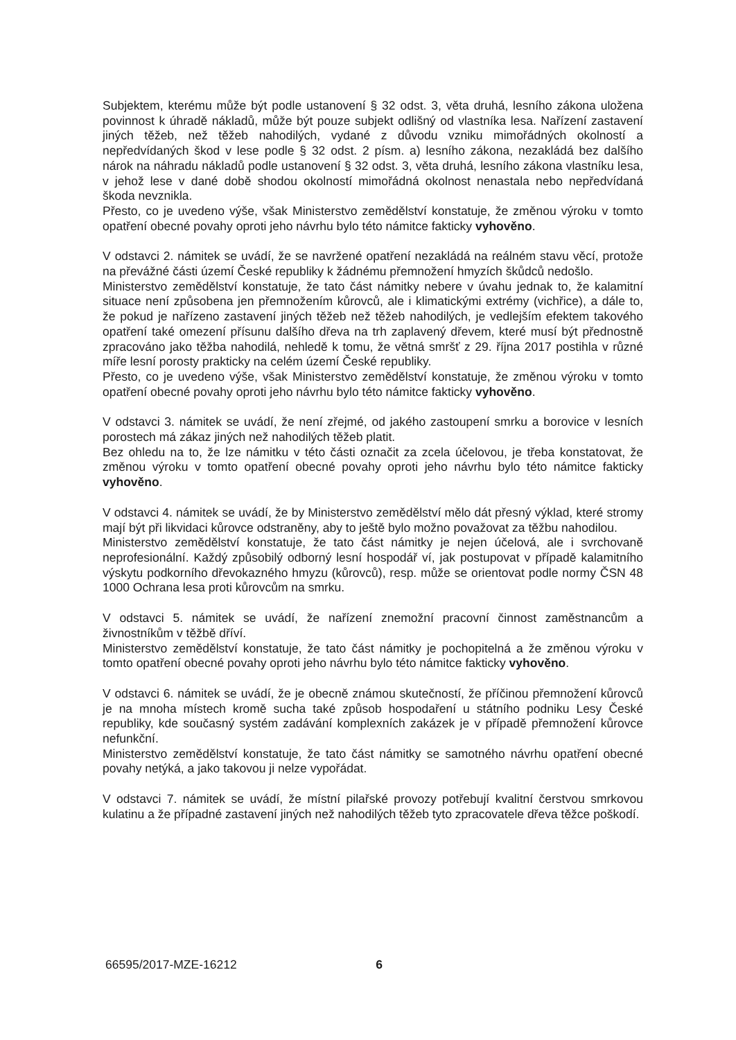Subjektem, kterému může být podle ustanovení § 32 odst. 3, věta druhá, lesního zákona uložena povinnost k úhradě nákladů, může být pouze subjekt odlišný od vlastníka lesa. Nařízení zastavení jiných těžeb, než těžeb nahodilých, vydané z důvodu vzniku mimořádných okolností a nepředvídaných škod v lese podle § 32 odst. 2 písm. a) lesního zákona, nezakládá bez dalšího nárok na náhradu nákladů podle ustanovení § 32 odst. 3, věta druhá, lesního zákona vlastníku lesa, v jehož lese v dané době shodou okolností mimořádná okolnost nenastala nebo nepředvídaná škoda nevznikla.
Přesto, co je uvedeno výše, však Ministerstvo zemědělství konstatuje, že změnou výroku v tomto opatření obecné povahy oproti jeho návrhu bylo této námitce fakticky vyhověno.
V odstavci 2. námitek se uvádí, že se navržené opatření nezakládá na reálném stavu věcí, protože na převážné části území České republiky k žádnému přemnožení hmyzích škůdců nedošlo.
Ministerstvo zemědělství konstatuje, že tato část námitky nebere v úvahu jednak to, že kalamitní situace není způsobena jen přemnožením kůrovců, ale i klimatickými extrémy (vichřice), a dále to, že pokud je nařízeno zastavení jiných těžeb než těžeb nahodilých, je vedlejším efektem takového opatření také omezení přísunu dalšího dřeva na trh zaplavený dřevem, které musí být přednostně zpracováno jako těžba nahodilá, nehledě k tomu, že větná smršť z 29. října 2017 postihla v různé míře lesní porosty prakticky na celém území České republiky.
Přesto, co je uvedeno výše, však Ministerstvo zemědělství konstatuje, že změnou výroku v tomto opatření obecné povahy oproti jeho návrhu bylo této námitce fakticky vyhověno.
V odstavci 3. námitek se uvádí, že není zřejmé, od jakého zastoupení smrku a borovice v lesních porostech má zákaz jiných než nahodilých těžeb platit.
Bez ohledu na to, že lze námitku v této části označit za zcela účelovou, je třeba konstatovat, že změnou výroku v tomto opatření obecné povahy oproti jeho návrhu bylo této námitce fakticky vyhověno.
V odstavci 4. námitek se uvádí, že by Ministerstvo zemědělství mělo dát přesný výklad, které stromy mají být při likvidaci kůrovce odstraněny, aby to ještě bylo možno považovat za těžbu nahodilou.
Ministerstvo zemědělství konstatuje, že tato část námitky je nejen účelová, ale i svrchovaně neprofesionální. Každý způsobilý odborný lesní hospodář ví, jak postupovat v případě kalamitního výskytu podkorního dřevokazného hmyzu (kůrovců), resp. může se orientovat podle normy ČSN 48 1000 Ochrana lesa proti kůrovcům na smrku.
V odstavci 5. námitek se uvádí, že nařízení znemožní pracovní činnost zaměstnancům a živnostníkům v těžbě dříví.
Ministerstvo zemědělství konstatuje, že tato část námitky je pochopitelná a že změnou výroku v tomto opatření obecné povahy oproti jeho návrhu bylo této námitce fakticky vyhověno.
V odstavci 6. námitek se uvádí, že je obecně známou skutečností, že příčinou přemnožení kůrovců je na mnoha místech kromě sucha také způsob hospodaření u státního podniku Lesy České republiky, kde současný systém zadávání komplexních zakázek je v případě přemnožení kůrovce nefunkční.
Ministerstvo zemědělství konstatuje, že tato část námitky se samotného návrhu opatření obecné povahy netýká, a jako takovou ji nelze vypořádat.
V odstavci 7. námitek se uvádí, že místní pilařské provozy potřebují kvalitní čerstvou smrkovou kulatinu a že případné zastavení jiných než nahodilých těžeb tyto zpracovatele dřeva těžce poškodí.
66595/2017-MZE-16212 6